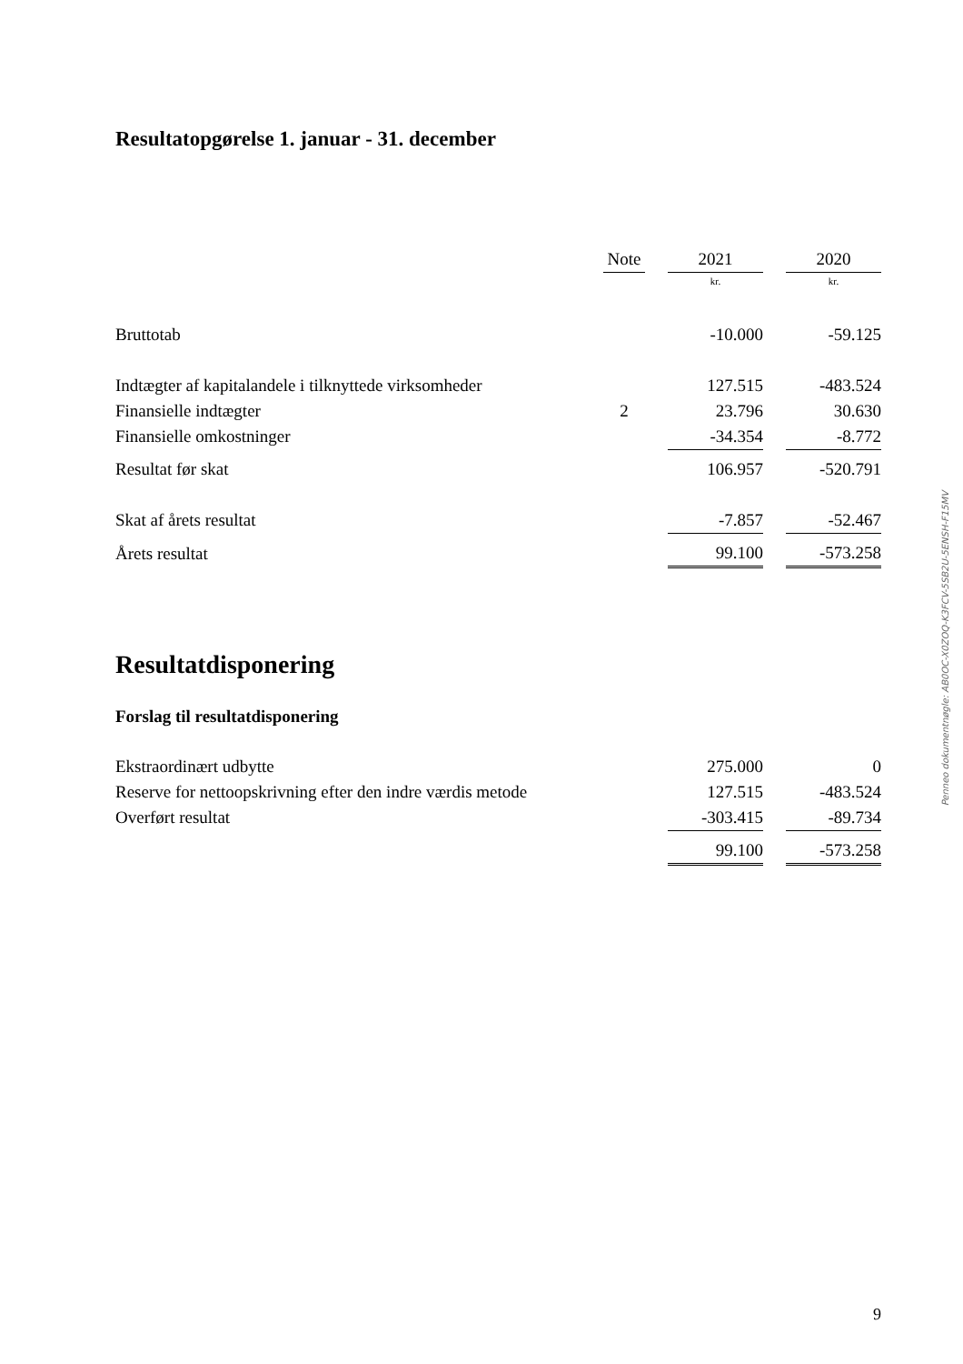Resultatopgørelse 1. januar - 31. december
| | Note | | 2021 | | 2020 |
| | | | kr. | | kr. |
| Bruttotab | | | -10.000 | | -59.125 |
| Indtægter af kapitalandele i tilknyttede virksomheder | | | 127.515 | | -483.524 |
| Finansielle indtægter | 2 | | 23.796 | | 30.630 |
| Finansielle omkostninger | | | -34.354 | | -8.772 |
| Resultat før skat | | | 106.957 | | -520.791 |
| Skat af årets resultat | | | -7.857 | | -52.467 |
| Årets resultat | | | 99.100 | | -573.258 |
Resultatdisponering
Forslag til resultatdisponering
| Ekstraordinært udbytte | | 275.000 | | 0 |
| Reserve for nettoopskrivning efter den indre værdis metode | | 127.515 | | -483.524 |
| Overført resultat | | -303.415 | | -89.734 |
| | | 99.100 | | -573.258 |
Penneo dokumentnøgle: AB0OC-X0ZOQ-K3FCV-5SB2U-5ENSH-F15MV
9